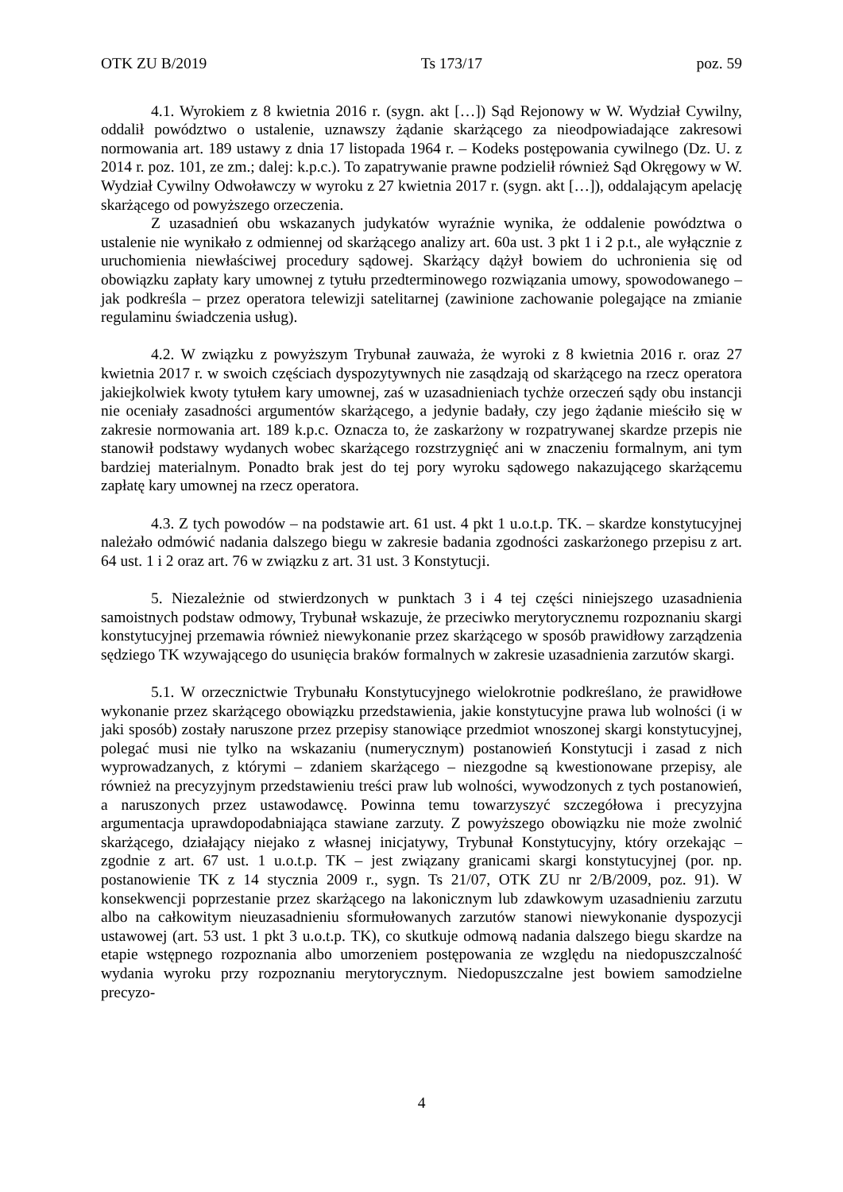OTK ZU B/2019 Ts 173/17 poz. 59
4.1. Wyrokiem z 8 kwietnia 2016 r. (sygn. akt […]) Sąd Rejonowy w W. Wydział Cywilny, oddalił powództwo o ustalenie, uznawszy żądanie skarżącego za nieodpowiadające zakresowi normowania art. 189 ustawy z dnia 17 listopada 1964 r. – Kodeks postępowania cywilnego (Dz. U. z 2014 r. poz. 101, ze zm.; dalej: k.p.c.). To zapatrywanie prawne podzielił również Sąd Okręgowy w W. Wydział Cywilny Odwoławczy w wyroku z 27 kwietnia 2017 r. (sygn. akt […]), oddalającym apelację skarżącego od powyższego orzeczenia.
Z uzasadnień obu wskazanych judykatów wyraźnie wynika, że oddalenie powództwa o ustalenie nie wynikało z odmiennej od skarżącego analizy art. 60a ust. 3 pkt 1 i 2 p.t., ale wyłącznie z uruchomienia niewłaściwej procedury sądowej. Skarżący dążył bowiem do uchronienia się od obowiązku zapłaty kary umownej z tytułu przedterminowego rozwiązania umowy, spowodowanego – jak podkreśla – przez operatora telewizji satelitarnej (zawinione zachowanie polegające na zmianie regulaminu świadczenia usług).
4.2. W związku z powyższym Trybunał zauważa, że wyroki z 8 kwietnia 2016 r. oraz 27 kwietnia 2017 r. w swoich częściach dyspozytywnych nie zasądzają od skarżącego na rzecz operatora jakiejkolwiek kwoty tytułem kary umownej, zaś w uzasadnieniach tychże orzeczeń sądy obu instancji nie oceniały zasadności argumentów skarżącego, a jedynie badały, czy jego żądanie mieściło się w zakresie normowania art. 189 k.p.c. Oznacza to, że zaskarżony w rozpatrywanej skardze przepis nie stanowił podstawy wydanych wobec skarżącego rozstrzygnięć ani w znaczeniu formalnym, ani tym bardziej materialnym. Ponadto brak jest do tej pory wyroku sądowego nakazującego skarżącemu zapłatę kary umownej na rzecz operatora.
4.3. Z tych powodów – na podstawie art. 61 ust. 4 pkt 1 u.o.t.p. TK. – skardze konstytucyjnej należało odmówić nadania dalszego biegu w zakresie badania zgodności zaskarżonego przepisu z art. 64 ust. 1 i 2 oraz art. 76 w związku z art. 31 ust. 3 Konstytucji.
5. Niezależnie od stwierdzonych w punktach 3 i 4 tej części niniejszego uzasadnienia samoistnych podstaw odmowy, Trybunał wskazuje, że przeciwko merytorycznemu rozpoznaniu skargi konstytucyjnej przemawia również niewykonanie przez skarżącego w sposób prawidłowy zarządzenia sędziego TK wzywającego do usunięcia braków formalnych w zakresie uzasadnienia zarzutów skargi.
5.1. W orzecznictwie Trybunału Konstytucyjnego wielokrotnie podkreślano, że prawidłowe wykonanie przez skarżącego obowiązku przedstawienia, jakie konstytucyjne prawa lub wolności (i w jaki sposób) zostały naruszone przez przepisy stanowiące przedmiot wnoszonej skargi konstytucyjnej, polegać musi nie tylko na wskazaniu (numerycznym) postanowień Konstytucji i zasad z nich wyprowadzanych, z którymi – zdaniem skarżącego – niezgodne są kwestionowane przepisy, ale również na precyzyjnym przedstawieniu treści praw lub wolności, wywodzonych z tych postanowień, a naruszonych przez ustawodawcę. Powinna temu towarzyszyć szczegółowa i precyzyjna argumentacja uprawdopodabniająca stawiane zarzuty. Z powyższego obowiązku nie może zwolnić skarżącego, działający niejako z własnej inicjatywy, Trybunał Konstytucyjny, który orzekając – zgodnie z art. 67 ust. 1 u.o.t.p. TK – jest związany granicami skargi konstytucyjnej (por. np. postanowienie TK z 14 stycznia 2009 r., sygn. Ts 21/07, OTK ZU nr 2/B/2009, poz. 91). W konsekwencji poprzestanie przez skarżącego na lakonicznym lub zdawkowym uzasadnieniu zarzutu albo na całkowitym nieuzasadnieniu sformułowanych zarzutów stanowi niewykonanie dyspozycji ustawowej (art. 53 ust. 1 pkt 3 u.o.t.p. TK), co skutkuje odmową nadania dalszego biegu skardze na etapie wstępnego rozpoznania albo umorzeniem postępowania ze względu na niedopuszczalność wydania wyroku przy rozpoznaniu merytorycznym. Niedopuszczalne jest bowiem samodzielne precyzo-
4